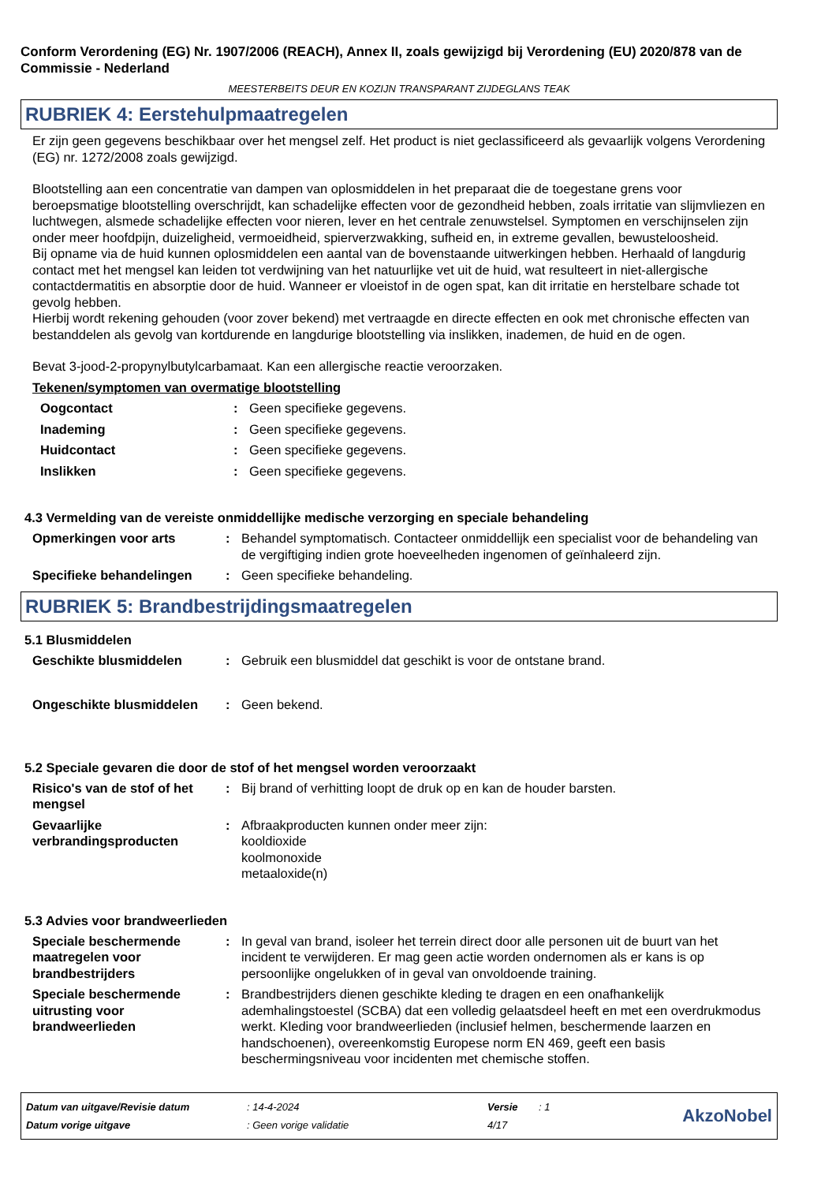Conform Verordening (EG) Nr. 1907/2006 (REACH), Annex II, zoals gewijzigd bij Verordening (EU) 2020/878 van de Commissie - Nederland
MEESTERBEITS DEUR EN KOZIJN TRANSPARANT ZIJDEGLANS TEAK
RUBRIEK 4: Eerstehulpmaatregelen
Er zijn geen gegevens beschikbaar over het mengsel zelf. Het product is niet geclassificeerd als gevaarlijk volgens Verordening (EG) nr. 1272/2008 zoals gewijzigd.
Blootstelling aan een concentratie van dampen van oplosmiddelen in het preparaat die de toegestane grens voor beroepsmatige blootstelling overschrijdt, kan schadelijke effecten voor de gezondheid hebben, zoals irritatie van slijmvliezen en luchtwegen, alsmede schadelijke effecten voor nieren, lever en het centrale zenuwstelsel. Symptomen en verschijnselen zijn onder meer hoofdpijn, duizeligheid, vermoeidheid, spierverzwakking, sufheid en, in extreme gevallen, bewusteloosheid.
Bij opname via de huid kunnen oplosmiddelen een aantal van de bovenstaande uitwerkingen hebben. Herhaald of langdurig contact met het mengsel kan leiden tot verdwijning van het natuurlijke vet uit de huid, wat resulteert in niet-allergische contactdermatitis en absorptie door de huid. Wanneer er vloeistof in de ogen spat, kan dit irritatie en herstelbare schade tot gevolg hebben.
Hierbij wordt rekening gehouden (voor zover bekend) met vertraagde en directe effecten en ook met chronische effecten van bestanddelen als gevolg van kortdurende en langdurige blootstelling via inslikken, inademen, de huid en de ogen.
Bevat 3-jood-2-propynylbutylcarbamaat. Kan een allergische reactie veroorzaken.
Tekenen/symptomen van overmatige blootstelling
Oogcontact : Geen specifieke gegevens.
Inademing : Geen specifieke gegevens.
Huidcontact : Geen specifieke gegevens.
Inslikken : Geen specifieke gegevens.
4.3 Vermelding van de vereiste onmiddellijke medische verzorging en speciale behandeling
Opmerkingen voor arts : Behandel symptomatisch. Contacteer onmiddellijk een specialist voor de behandeling van de vergiftiging indien grote hoeveelheden ingenomen of geïnhaleerd zijn.
Specifieke behandelingen : Geen specifieke behandeling.
RUBRIEK 5: Brandbestrijdingsmaatregelen
5.1 Blusmiddelen
Geschikte blusmiddelen : Gebruik een blusmiddel dat geschikt is voor de ontstane brand.
Ongeschikte blusmiddelen : Geen bekend.
5.2 Speciale gevaren die door de stof of het mengsel worden veroorzaakt
Risico's van de stof of het mengsel
: Bij brand of verhitting loopt de druk op en kan de houder barsten.
Gevaarlijke verbrandingsproducten
: Afbraakproducten kunnen onder meer zijn:
kooldioxide
koolmonoxide
metaaloxide(n)
5.3 Advies voor brandweerlieden
Speciale beschermende maatregelen voor brandbestrijders
: In geval van brand, isoleer het terrein direct door alle personen uit de buurt van het incident te verwijderen. Er mag geen actie worden ondernomen als er kans is op persoonlijke ongelukken of in geval van onvoldoende training.
Speciale beschermende uitrusting voor brandweerlieden
: Brandbestrijders dienen geschikte kleding te dragen en een onafhankelijk ademhalingstoestel (SCBA) dat een volledig gelaatsdeel heeft en met een overdrukmodus werkt. Kleding voor brandweerlieden (inclusief helmen, beschermende laarzen en handschoenen), overeenkomstig Europese norm EN 469, geeft een basis beschermingsniveau voor incidenten met chemische stoffen.
| Datum van uitgave/Revisie datum | : 14-4-2024 | Versie | : 1 |
| Datum vorige uitgave | : Geen vorige validatie | 4/17 | |
AkzoNobel